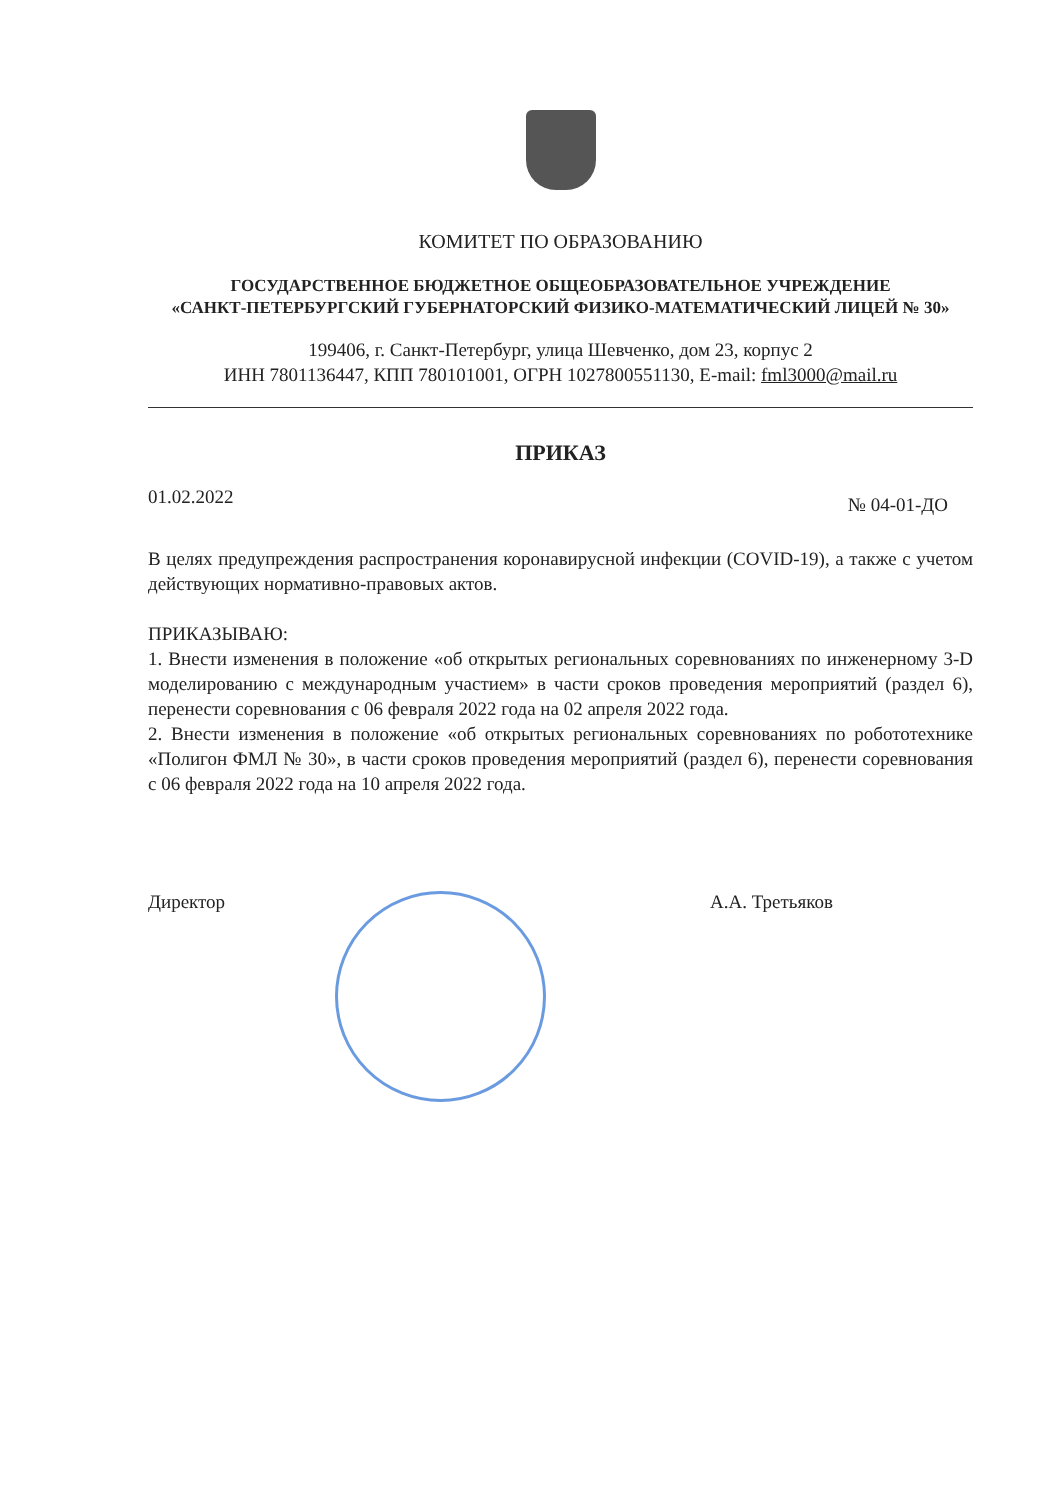КОМИТЕТ ПО ОБРАЗОВАНИЮ
ГОСУДАРСТВЕННОЕ БЮДЖЕТНОЕ ОБЩЕОБРАЗОВАТЕЛЬНОЕ УЧРЕЖДЕНИЕ
«САНКТ-ПЕТЕРБУРГСКИЙ ГУБЕРНАТОРСКИЙ ФИЗИКО-МАТЕМАТИЧЕСКИЙ ЛИЦЕЙ № 30»
199406, г. Санкт-Петербург, улица Шевченко, дом 23, корпус 2
ИНН 7801136447, КПП 780101001, ОГРН 1027800551130, E-mail: fml3000@mail.ru
ПРИКАЗ
01.02.2022 № 04-01-ДО
В целях предупреждения распространения коронавирусной инфекции (COVID-19), а также с учетом действующих нормативно-правовых актов.
ПРИКАЗЫВАЮ:
1. Внести изменения в положение «об открытых региональных соревнованиях по инженерному 3-D моделированию с международным участием» в части сроков проведения мероприятий (раздел 6), перенести соревнования с 06 февраля 2022 года на 02 апреля 2022 года.
2. Внести изменения в положение «об открытых региональных соревнованиях по робототехнике «Полигон ФМЛ № 30», в части сроков проведения мероприятий (раздел 6), перенести соревнования с 06 февраля 2022 года на 10 апреля 2022 года.
Директор А.А. Третьяков